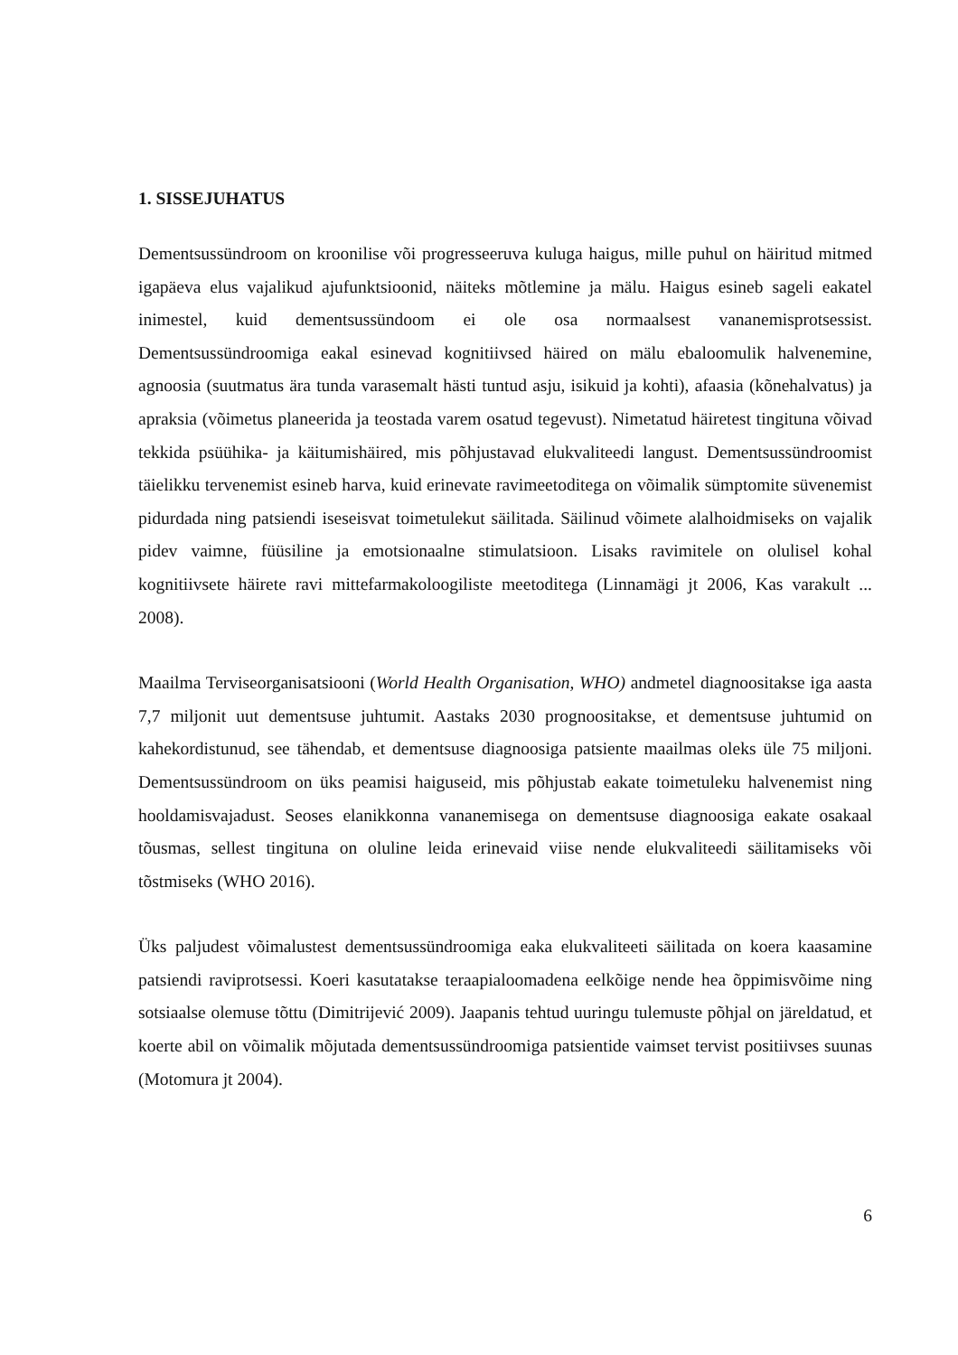1. SISSEJUHATUS
Dementsussündroom on kroonilise või progresseeruva kuluga haigus, mille puhul on häiritud mitmed igapäeva elus vajalikud ajufunktsioonid, näiteks mõtlemine ja mälu. Haigus esineb sageli eakatel inimestel, kuid dementsussündoom ei ole osa normaalsest vananemisprotsessist. Dementsussündroomiga eakal esinevad kognitiivsed häired on mälu ebaloomulik halvenemine, agnoosia (suutmatus ära tunda varasemalt hästi tuntud asju, isikuid ja kohti), afaasia (kõnehalvatus) ja apraksia (võimetus planeerida ja teostada varem osatud tegevust). Nimetatud häiretest tingituna võivad tekkida psüühika- ja käitumishäired, mis põhjustavad elukvaliteedi langust. Dementsussündroomist täielikku tervenemist esineb harva, kuid erinevate ravimeetoditega on võimalik sümptomite süvenemist pidurdada ning patsiendi iseseisvat toimetulekut säilitada. Säilinud võimete alalhoidmiseks on vajalik pidev vaimne, füüsiline ja emotsionaalne stimulatsioon. Lisaks ravimitele on olulisel kohal kognitiivsete häirete ravi mittefarmakoloogiliste meetoditega (Linnamägi jt 2006, Kas varakult ... 2008).
Maailma Terviseorganisatsiooni (World Health Organisation, WHO) andmetel diagnoositakse iga aasta 7,7 miljonit uut dementsuse juhtumit. Aastaks 2030 prognoositakse, et dementsuse juhtumid on kahekordistunud, see tähendab, et dementsuse diagnoosiga patsiente maailmas oleks üle 75 miljoni. Dementsussündroom on üks peamisi haiguseid, mis põhjustab eakate toimetuleku halvenemist ning hooldamisvajadust. Seoses elanikkonna vananemisega on dementsuse diagnoosiga eakate osakaal tõusmas, sellest tingituna on oluline leida erinevaid viise nende elukvaliteedi säilitamiseks või tõstmiseks (WHO 2016).
Üks paljudest võimalustest dementsussündroomiga eaka elukvaliteeti säilitada on koera kaasamine patsiendi raviprotsessi. Koeri kasutatakse teraapialoomadena eelkõige nende hea õppimisvõime ning sotsiaalse olemuse tõttu (Dimitrijević 2009). Jaapanis tehtud uuringu tulemuste põhjal on järeldatud, et koerte abil on võimalik mõjutada dementsussündroomiga patsientide vaimset tervist positiivses suunas (Motomura jt 2004).
6